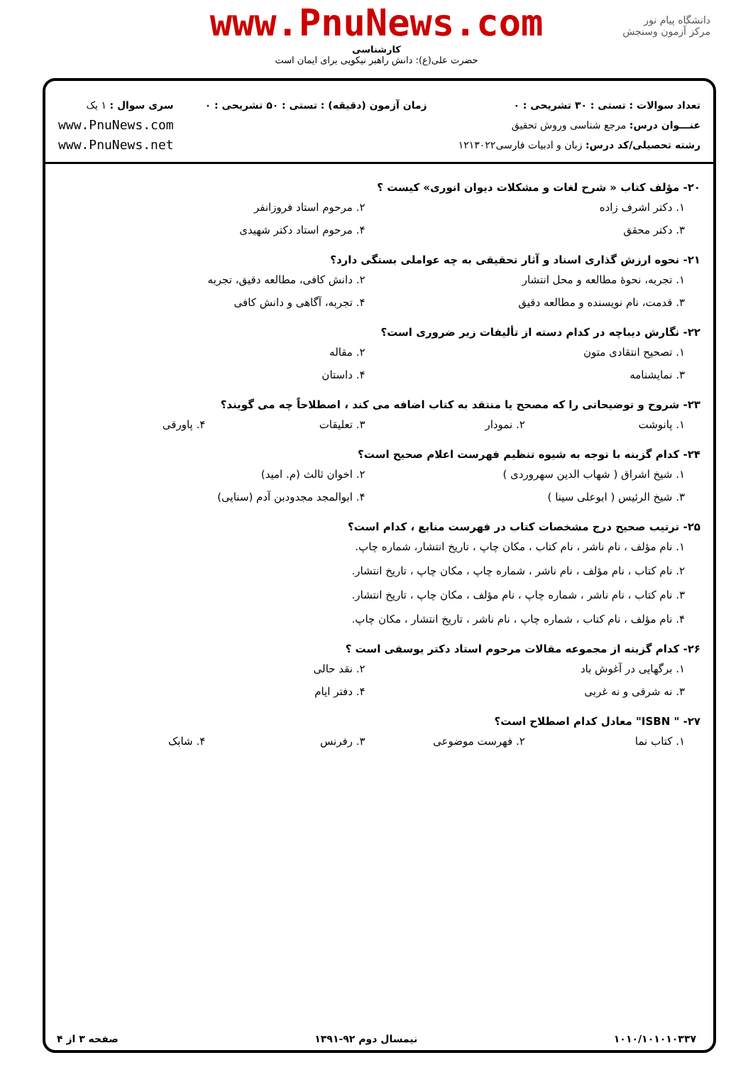www.PnuNews.com
کارشناسی
حضرت علی(ع): دانش راهبر نیکویی برای ایمان است
دانشگاه پیام نور
مرکز آزمون وسنجش
تعداد سوالات : تستی : ۳۰ تشریحی : ۰
عنـــوان درس: مرجع شناسی وروش تحقیق
رشته تحصیلی/کد درس: زبان و ادبیات فارسی۱۲۱۳۰۲۲
زمان آزمون (دقیقه) : تستی : ۵۰ تشریحی : ۰
سری سوال : ۱ یک
www.PnuNews.com
www.PnuNews.net
۲۰- مؤلف کتاب « شرح لغات و مشکلات دیوان انوری» کیست ؟
۱. دکتر اشرف زاده ۲. مرحوم استاد فروزانفر
۳. دکتر محقق ۴. مرحوم استاد دکتر شهیدی
۲۱- نحوه ارزش گذاری اسناد و آثار تحقیقی به چه عواملی بستگی دارد؟
۱. تجربه، نحوهٔ مطالعه و محل انتشار ۲. دانش کافی، مطالعه دقیق، تجربه
۳. قدمت، نام نویسنده و مطالعه دقیق ۴. تجربه، آگاهی و دانش کافی
۲۲- نگارش دیباچه در کدام دسته از تألیفات زیر ضروری است؟
۱. تصحیح انتقادی متون ۲. مقاله
۳. نمایشنامه ۴. داستان
۲۳- شروح و توضیحاتی را که مصحح یا منتقد به کتاب اضافه می کند ، اصطلاحاً چه می گویند؟
۱. پانوشت ۲. نمودار ۳. تعلیقات ۴. پاورقی
۲۴- کدام گزینه با توجه به شیوه تنظیم فهرست اعلام صحیح است؟
۱. شیخ اشراق ( شهاب الدین سهروردی ) ۲. اخوان ثالث (م. امید)
۳. شیخ الرئیس ( ابوعلی سینا ) ۴. ابوالمجد مجدودبن آدم (سنایی)
۲۵- ترتیب صحیح درج مشخصات کتاب در فهرست منابع ، کدام است؟
۱. نام مؤلف ، نام ناشر ، نام کتاب ، مکان چاپ ، تاریخ انتشار، شماره چاپ.
۲. نام کتاب ، نام مؤلف ، نام ناشر ، شماره چاپ ، مکان چاپ ، تاریخ انتشار.
۳. نام کتاب ، نام ناشر ، شماره چاپ ، نام مؤلف ، مکان چاپ ، تاریخ انتشار.
۴. نام مؤلف ، نام کتاب ، شماره چاپ ، نام ناشر ، تاریخ انتشار ، مکان چاپ.
۲۶- کدام گزینه از مجموعه مقالات مرحوم استاد دکتر یوسفی است ؟
۱. برگهایی در آغوش باد ۲. نقد حالی
۳. نه شرقی و نه غربی ۴. دفتر ایام
۲۷- " ISBN" معادل کدام اصطلاح است؟
۱. کتاب نما ۲. فهرست موضوعی ۳. رفرنس ۴. شابک
۱۰۱۰/۱۰۱۰۱۰۳۳۷ نیمسال دوم ۹۲-۱۳۹۱ صفحه ۳ از ۴